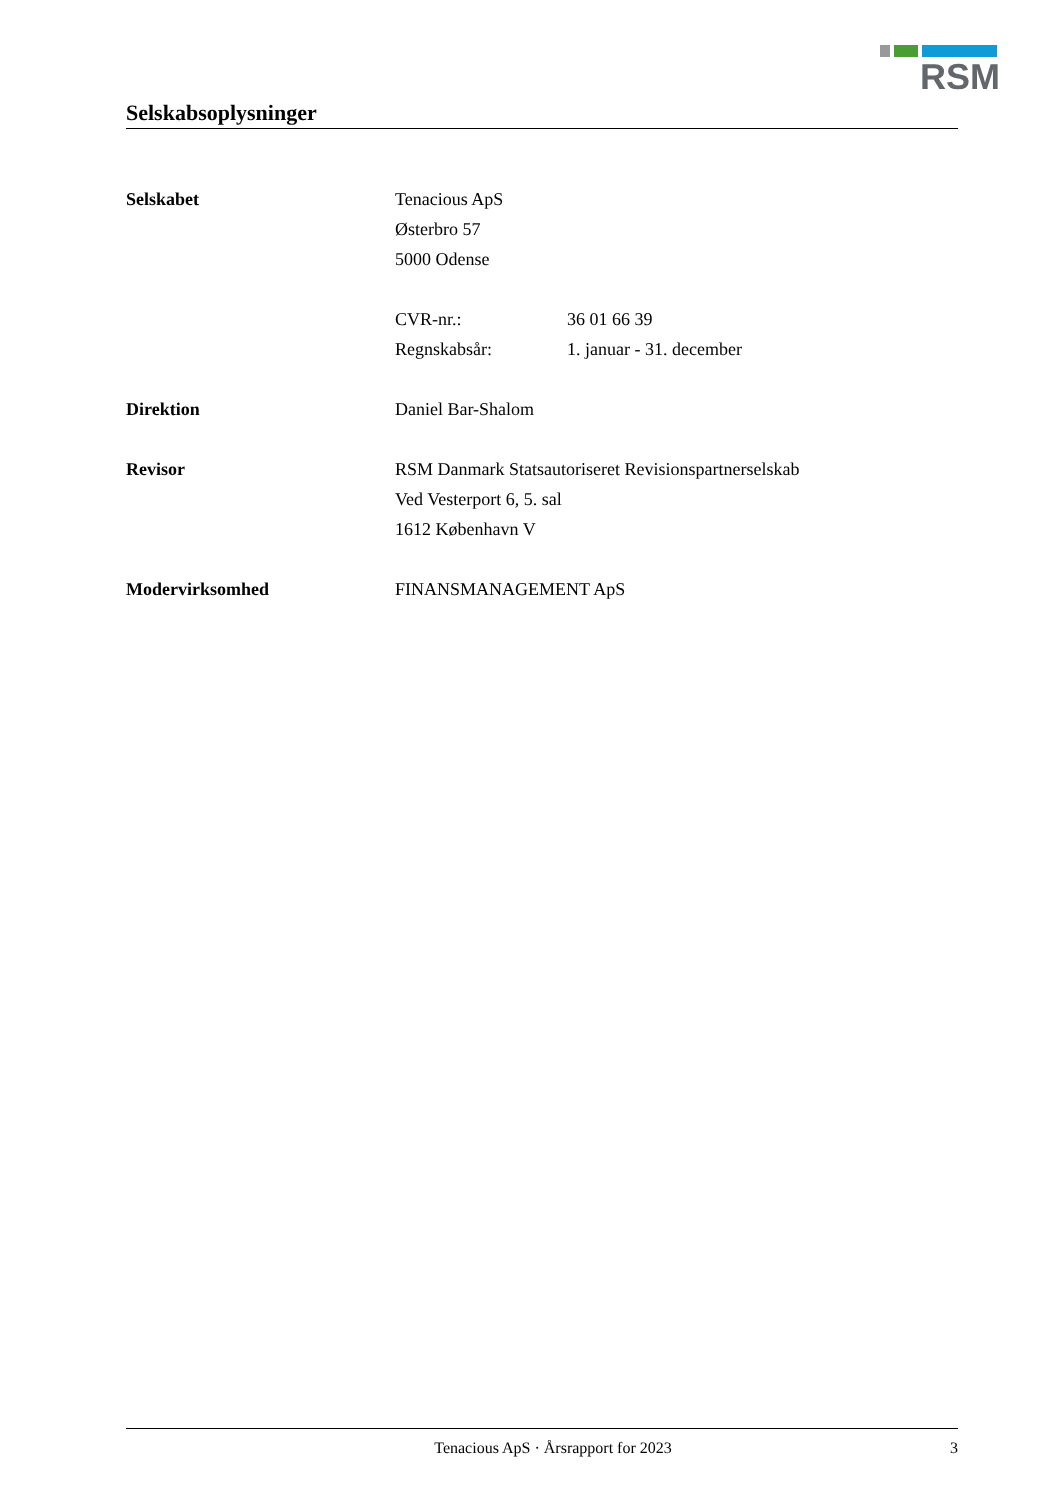RSM
Selskabsoplysninger
Selskabet Tenacious ApS
Østerbro 57
5000 Odense
CVR-nr.: 36 01 66 39
Regnskabsår: 1. januar - 31. december
Direktion Daniel Bar-Shalom
Revisor RSM Danmark Statsautoriseret Revisionspartnerselskab
Ved Vesterport 6, 5. sal
1612 København V
Modervirksomhed FINANSMANAGEMENT ApS
Tenacious ApS · Årsrapport for 2023 3